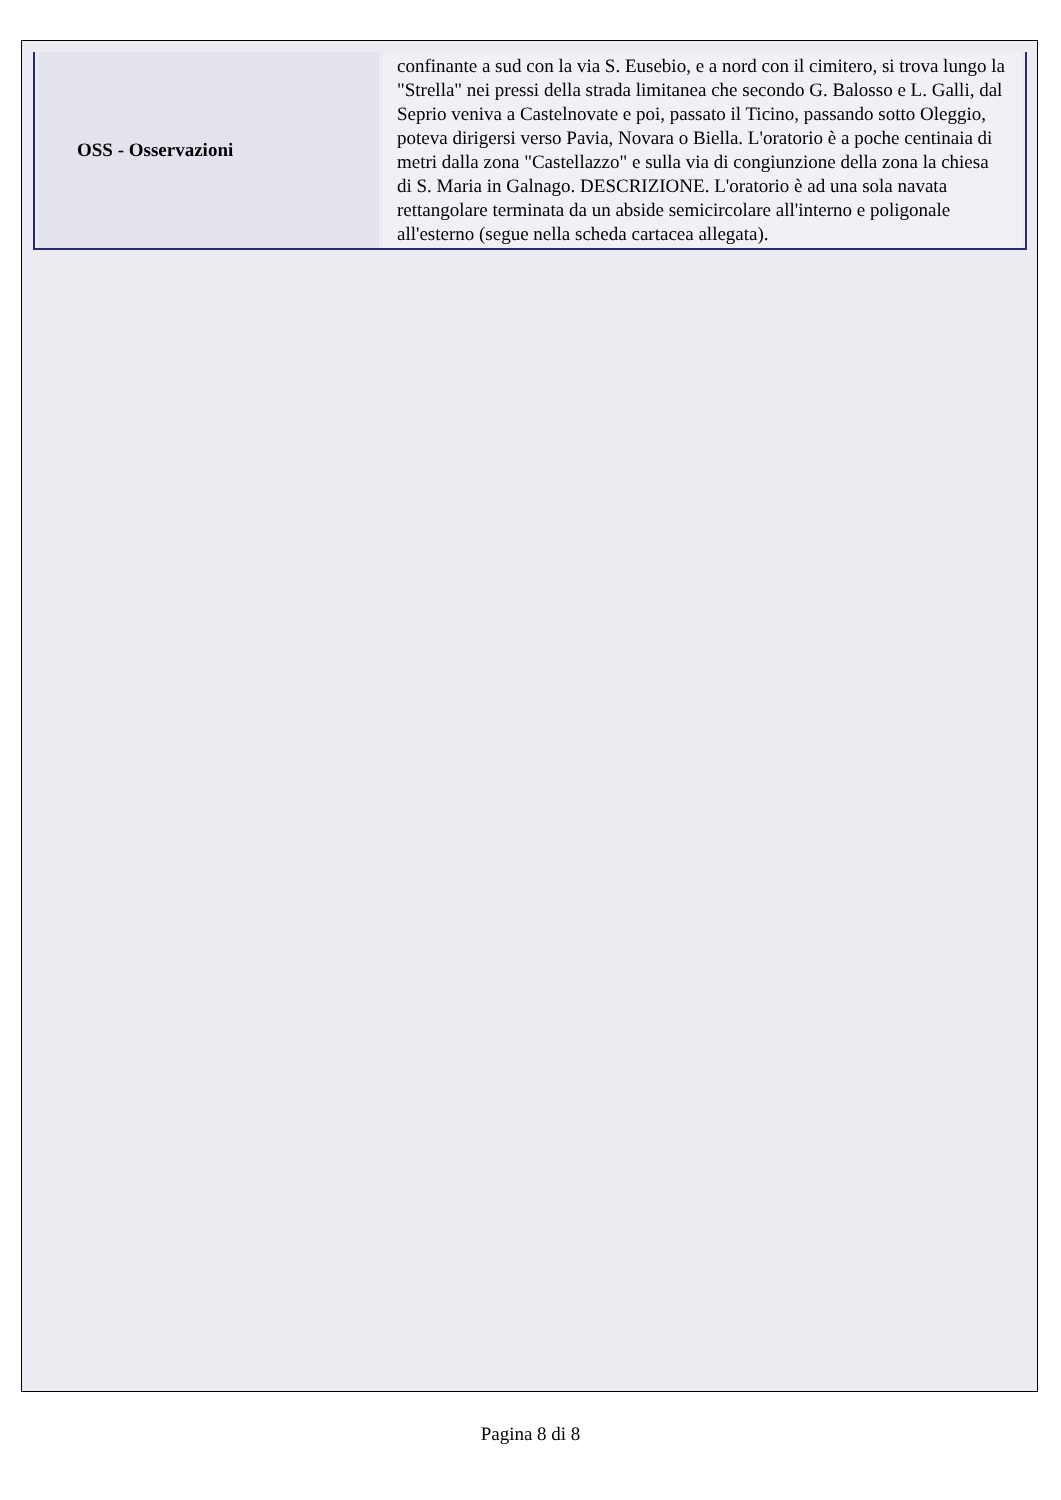| OSS - Osservazioni | confinante a sud con la via S. Eusebio, e a nord con il cimitero, si trova lungo la "Strella" nei pressi della strada limitanea che secondo G. Balosso e L. Galli, dal Seprio veniva a Castelnovate e poi, passato il Ticino, passando sotto Oleggio, poteva dirigersi verso Pavia, Novara o Biella. L'oratorio è a poche centinaia di metri dalla zona "Castellazzo" e sulla via di congiunzione della zona la chiesa di S. Maria in Galnago. DESCRIZIONE. L'oratorio è ad una sola navata rettangolare terminata da un abside semicircolare all'interno e poligonale all'esterno (segue nella scheda cartacea allegata). |
Pagina 8 di 8